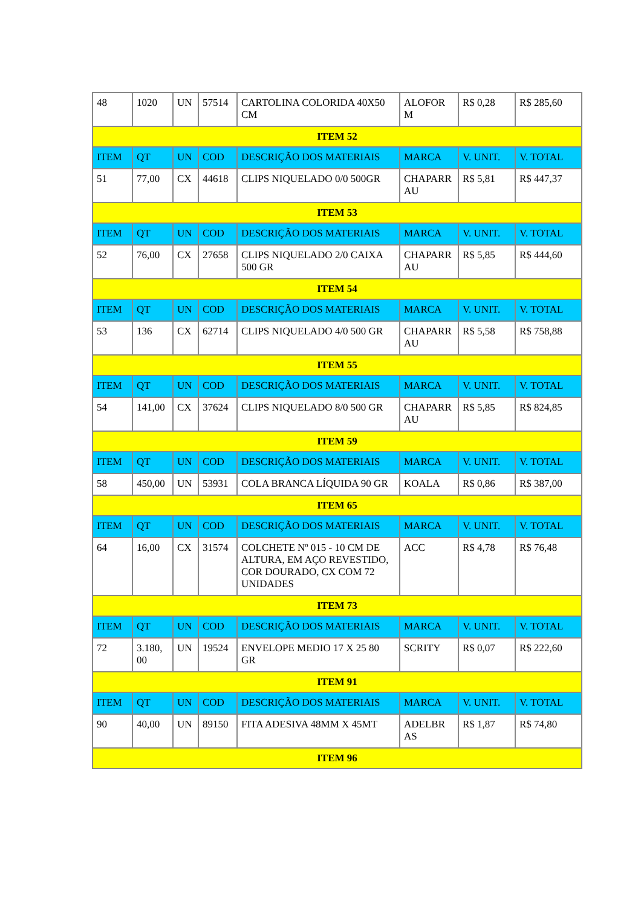| 48 | 1020 | UN | 57514 | CARTOLINA COLORIDA 40X50 CM | ALOFOR M | R$ 0,28 | R$ 285,60 |
| ITEM 52 | | | | | | | |
| ITEM | QT | UN | COD | DESCRIÇÃO DOS MATERIAIS | MARCA | V. UNIT. | V. TOTAL |
| 51 | 77,00 | CX | 44618 | CLIPS NIQUELADO 0/0 500GR | CHAPARR AU | R$ 5,81 | R$ 447,37 |
| ITEM 53 | | | | | | | |
| ITEM | QT | UN | COD | DESCRIÇÃO DOS MATERIAIS | MARCA | V. UNIT. | V. TOTAL |
| 52 | 76,00 | CX | 27658 | CLIPS NIQUELADO 2/0 CAIXA 500 GR | CHAPARR AU | R$ 5,85 | R$ 444,60 |
| ITEM 54 | | | | | | | |
| ITEM | QT | UN | COD | DESCRIÇÃO DOS MATERIAIS | MARCA | V. UNIT. | V. TOTAL |
| 53 | 136 | CX | 62714 | CLIPS NIQUELADO 4/0 500 GR | CHAPARR AU | R$ 5,58 | R$ 758,88 |
| ITEM 55 | | | | | | | |
| ITEM | QT | UN | COD | DESCRIÇÃO DOS MATERIAIS | MARCA | V. UNIT. | V. TOTAL |
| 54 | 141,00 | CX | 37624 | CLIPS NIQUELADO 8/0 500 GR | CHAPARR AU | R$ 5,85 | R$ 824,85 |
| ITEM 59 | | | | | | | |
| ITEM | QT | UN | COD | DESCRIÇÃO DOS MATERIAIS | MARCA | V. UNIT. | V. TOTAL |
| 58 | 450,00 | UN | 53931 | COLA BRANCA LÍQUIDA 90 GR | KOALA | R$ 0,86 | R$ 387,00 |
| ITEM 65 | | | | | | | |
| ITEM | QT | UN | COD | DESCRIÇÃO DOS MATERIAIS | MARCA | V. UNIT. | V. TOTAL |
| 64 | 16,00 | CX | 31574 | COLCHETE Nº 015 - 10 CM DE ALTURA, EM AÇO REVESTIDO, COR DOURADO, CX COM 72 UNIDADES | ACC | R$ 4,78 | R$ 76,48 |
| ITEM 73 | | | | | | | |
| ITEM | QT | UN | COD | DESCRIÇÃO DOS MATERIAIS | MARCA | V. UNIT. | V. TOTAL |
| 72 | 3.180, 00 | UN | 19524 | ENVELOPE MEDIO 17 X 25 80 GR | SCRITY | R$ 0,07 | R$ 222,60 |
| ITEM 91 | | | | | | | |
| ITEM | QT | UN | COD | DESCRIÇÃO DOS MATERIAIS | MARCA | V. UNIT. | V. TOTAL |
| 90 | 40,00 | UN | 89150 | FITA ADESIVA 48MM X 45MT | ADELBR AS | R$ 1,87 | R$ 74,80 |
| ITEM 96 | | | | | | | |